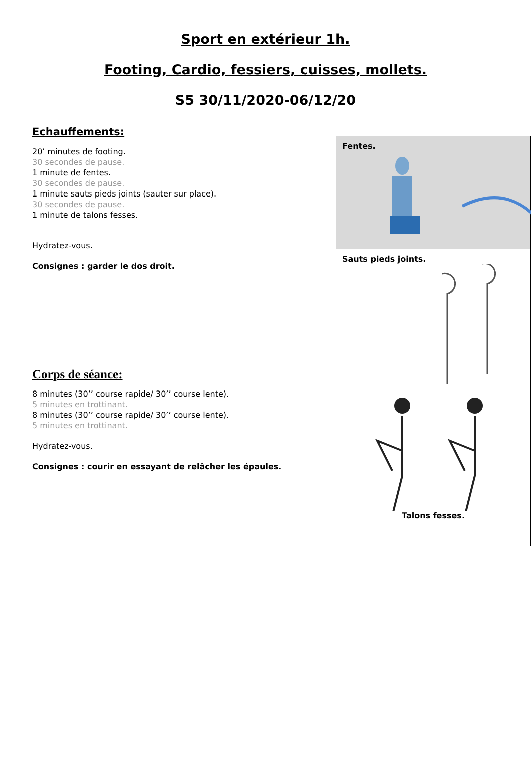Sport en extérieur 1h.
Footing, Cardio, fessiers, cuisses, mollets.
S5 30/11/2020-06/12/20
Echauffements:
20’ minutes de footing.
30 secondes de pause.
1 minute de fentes.
30 secondes de pause.
1 minute sauts pieds joints (sauter sur place).
30 secondes de pause.
1 minute de talons fesses.
Hydratez-vous.
Consignes : garder le dos droit.
Corps de séance:
8 minutes (30’’ course rapide/ 30’’ course lente).
5 minutes en trottinant.
8 minutes (30’’ course rapide/ 30’’ course lente).
5 minutes en trottinant.
Hydratez-vous.
Consignes : courir en essayant de relâcher les épaules.
Fentes.
Sauts pieds joints.
Talons fesses.